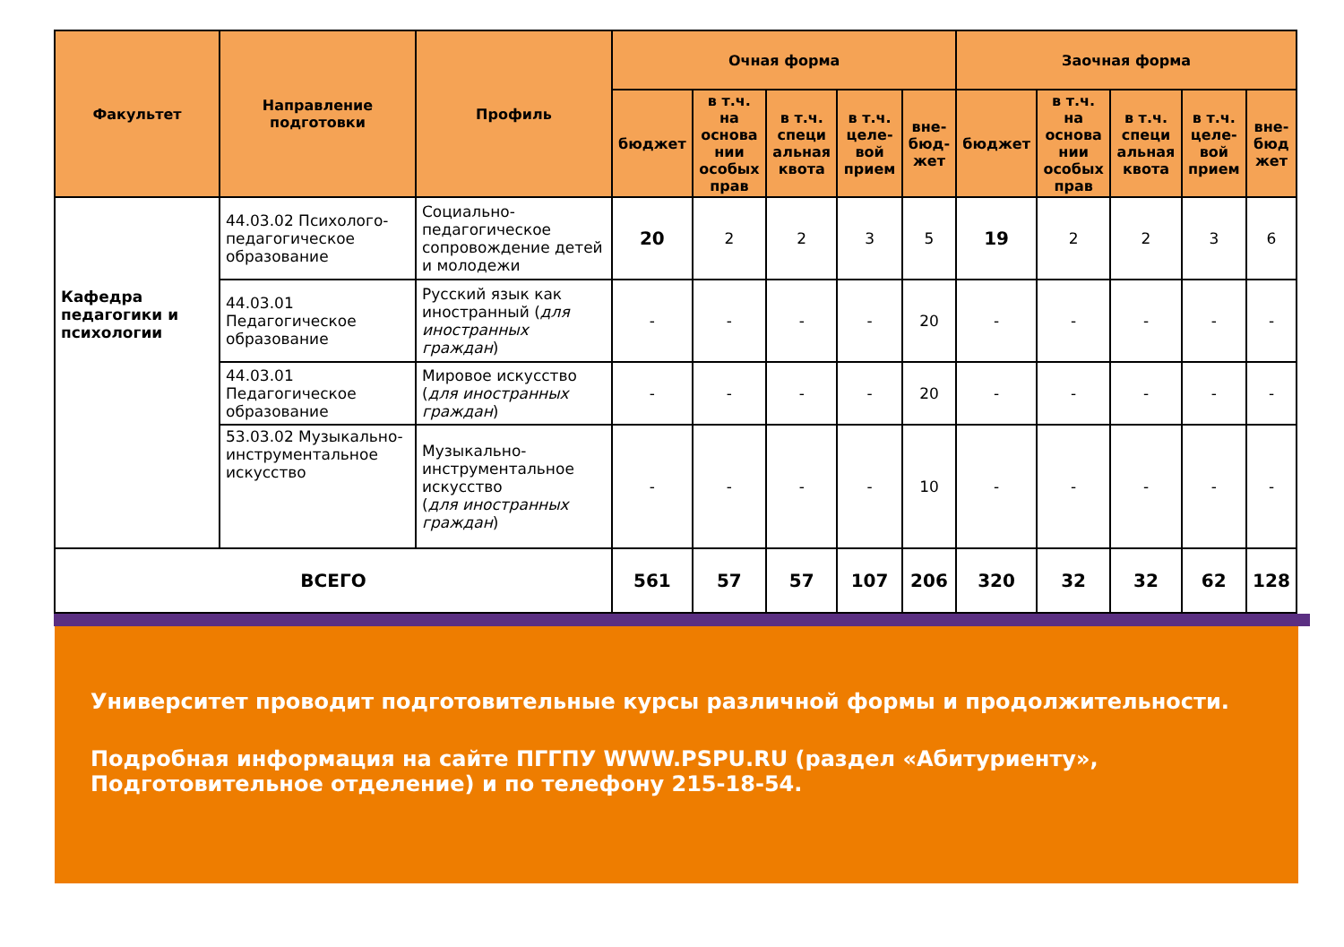| Факультет | Направление подготовки | Профиль | Очная форма | | | | | Заочная форма | | | | |
| --- | --- | --- | --- | --- | --- | --- | --- | --- | --- | --- | --- | --- |
| | | | бюджет | в т.ч. на основа нии особых прав | в т.ч. специ альная квота | в т.ч. целе-вой прием | вне-бюд-жет | бюджет | в т.ч. на основа нии особых прав | в т.ч. специ альная квота | в т.ч. целе-вой прием | вне-бюд жет |
| Кафедра педагогики и психологии | 44.03.02 Психолого-педагогическое образование | Социально-педагогическое сопровождение детей и молодежи | 20 | 2 | 2 | 3 | 5 | 19 | 2 | 2 | 3 | 6 |
| | 44.03.01 Педагогическое образование | Русский язык как иностранный ( для иностранных граждан ) | - | - | - | - | 20 | - | - | - | - | - |
| | 44.03.01 Педагогическое образование | Мировое искусство ( для иностранных граждан ) | - | - | - | - | 20 | - | - | - | - | - |
| | 53.03.02 Музыкально-инструментальное искусство | Музыкально-инструментальное искусство ( для иностранных граждан ) | - | - | - | - | 10 | - | - | - | - | - |
| ВСЕГО | | | 561 | 57 | 57 | 107 | 206 | 320 | 32 | 32 | 62 | 128 |
Университет проводит подготовительные курсы различной формы и продолжительности.
Подробная информация на сайте ПГГПУ WWW.PSPU.RU (раздел «Абитуриенту», Подготовительное отделение) и по телефону 215-18-54.